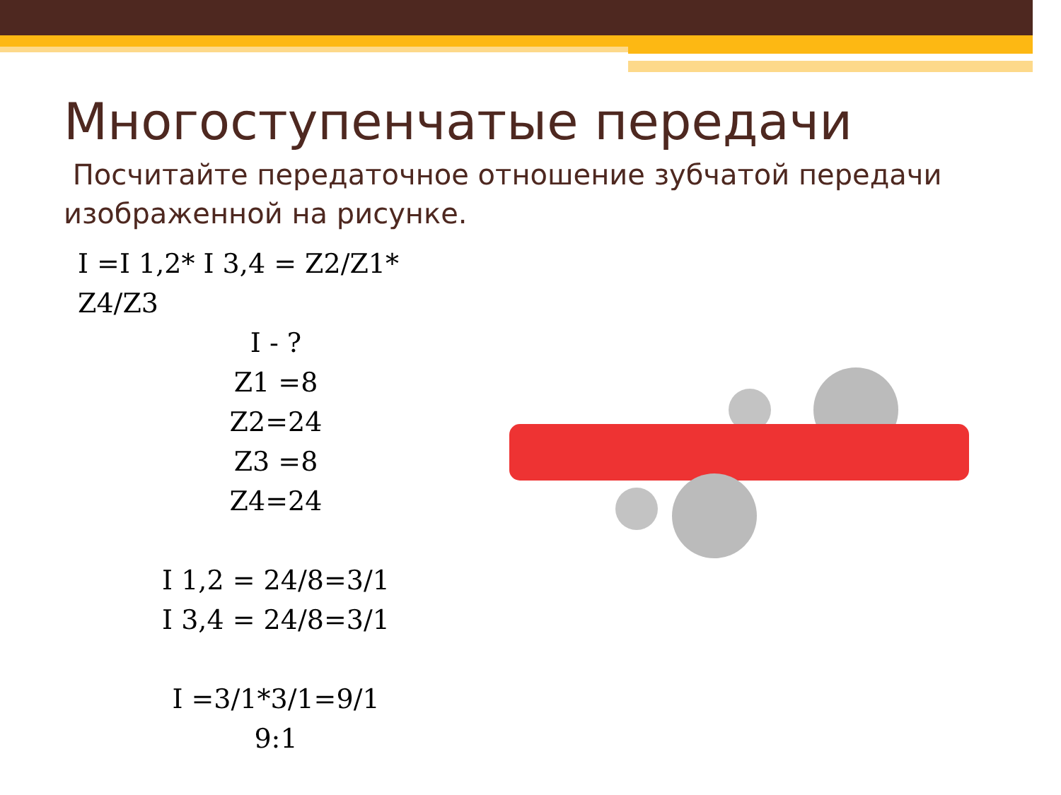Многоступенчатые передачи
Посчитайте передаточное отношение зубчатой передачи изображенной на рисунке.
I =I 1,2* I 3,4 = Z2/Z1* Z4/Z3
I - ?
Z1 =8
Z2=24
Z3 =8
Z4=24
I 1,2 = 24/8=3/1
I 3,4 = 24/8=3/1
I =3/1*3/1=9/1
9:1